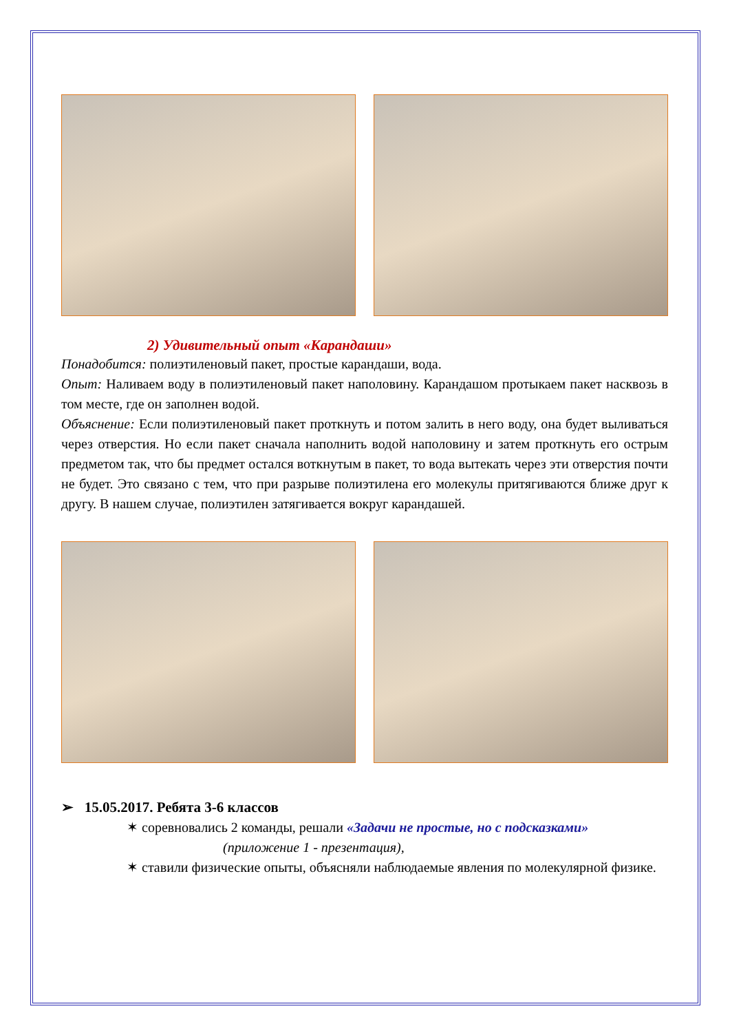2) Удивительный опыт «Карандаши»
Понадобится: полиэтиленовый пакет, простые карандаши, вода.
Опыт: Наливаем воду в полиэтиленовый пакет наполовину. Карандашом протыкаем пакет насквозь в том месте, где он заполнен водой.
Объяснение: Если полиэтиленовый пакет проткнуть и потом залить в него воду, она будет выливаться через отверстия. Но если пакет сначала наполнить водой наполовину и затем проткнуть его острым предметом так, что бы предмет остался воткнутым в пакет, то вода вытекать через эти отверстия почти не будет. Это связано с тем, что при разрыве полиэтилена его молекулы притягиваются ближе друг к другу. В нашем случае, полиэтилен затягивается вокруг карандашей.
➢ 15.05.2017. Ребята 3-6 классов
✶ соревновались 2 команды, решали «Задачи не простые, но с подсказками» (приложение 1 - презентация),
✶ ставили физические опыты, объясняли наблюдаемые явления по молекулярной физике.